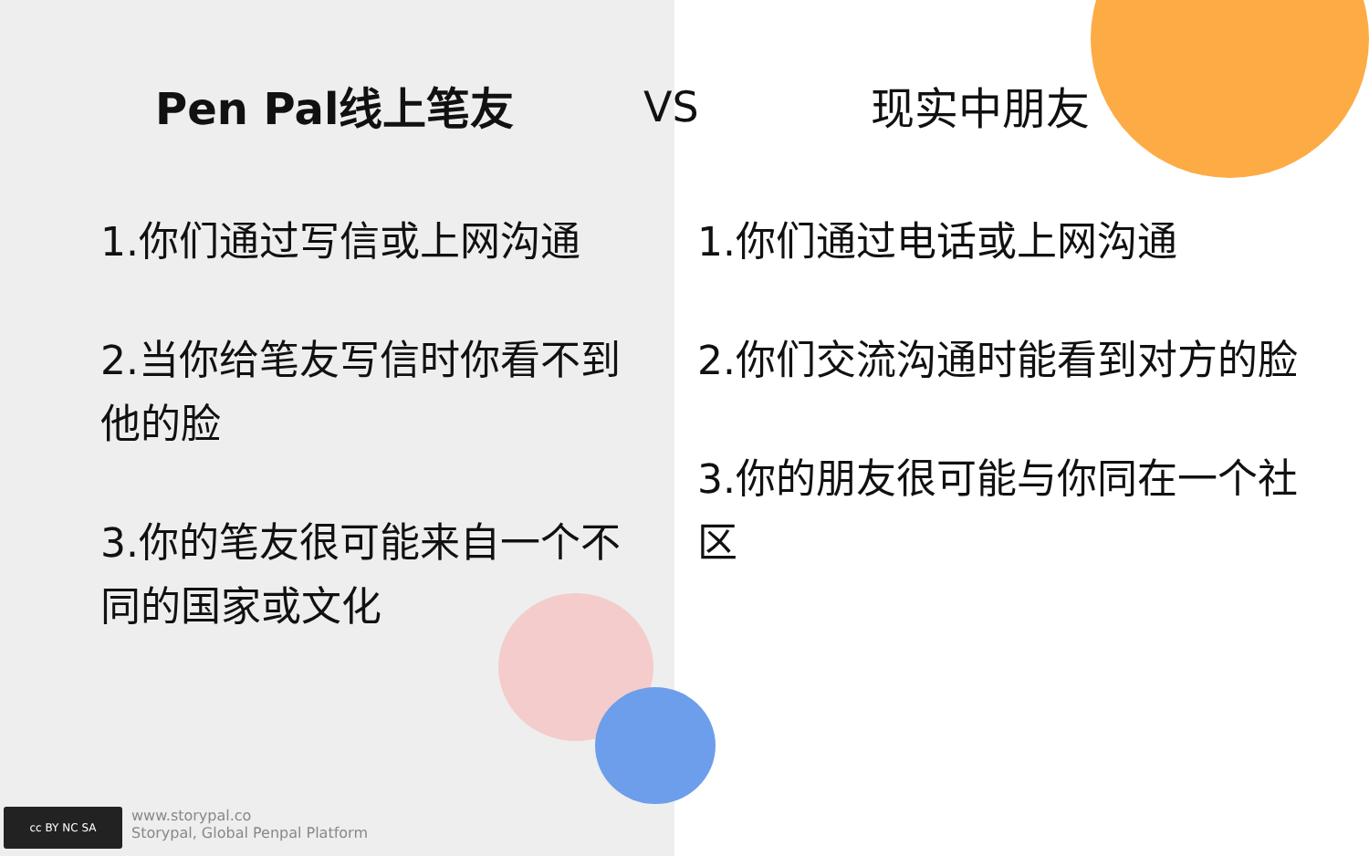Pen Pal线上笔友
1.你们通过写信或上网沟通
2.当你给笔友写信时你看不到他的脸
3.你的笔友很可能来自一个不同的国家或文化
现实中朋友
1.你们通过电话或上网沟通
2.你们交流沟通时能看到对方的脸
3.你的朋友很可能与你同在一个社区
VS
cc BY NC SA
www.storypal.co
Storypal, Global Penpal Platform